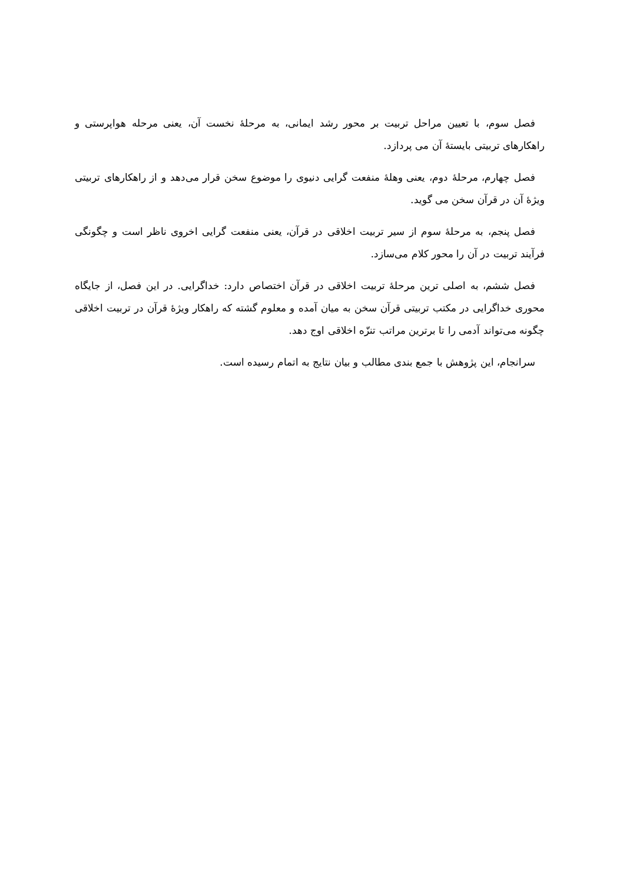فصل سوم، با تعیین مراحل تربیت بر محور رشد ایمانی، به مرحلۀ نخست آن، یعنی مرحله هواپرستی و راهکارهای تربیتی بایستۀ آن می پردازد.
فصل چهارم، مرحلۀ دوم، یعنی وهلۀ منفعت گرایی دنیوی را موضوع سخن قرار می‌دهد و از راهکارهای تربیتی ویژۀ آن در قرآن سخن می گوید.
فصل پنجم، به مرحلۀ سوم از سیر تربیت اخلاقی در قرآن، یعنی منفعت گرایی اخروی ناظر است و چگونگی فرآیند تربیت در آن را محور کلام می‌سازد.
فصل ششم، به اصلی ترین مرحلۀ تربیت اخلاقی در قرآن اختصاص دارد: خداگرایی. در این فصل، از جایگاه محوری خداگرایی در مکتب تربیتی قرآن سخن به میان آمده و معلوم گشته که راهکار ویژۀ قرآن در تربیت اخلاقی چگونه می‌تواند آدمی را تا برترین مراتب تنزّه اخلاقی اوج دهد.
سرانجام، این پژوهش با جمع بندی مطالب و بیان نتایج به اتمام رسیده است.